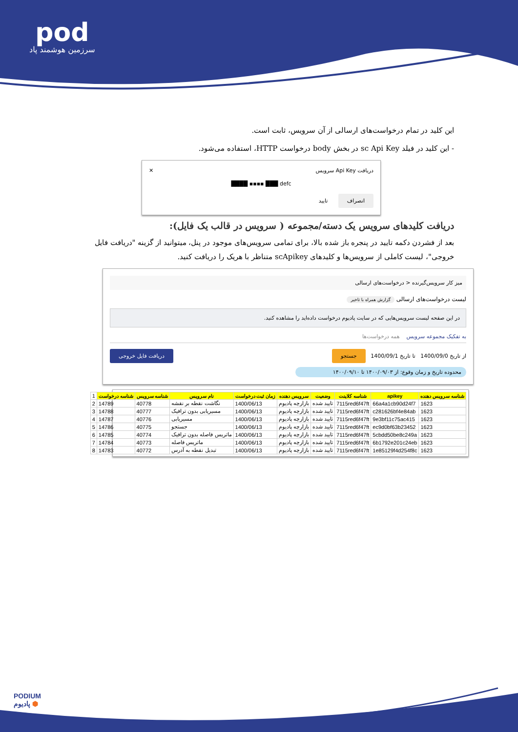pod
سرزمین هوشمند پاد
این کلید در تمام درخواست‌های ارسالی از آن سرویس، ثابت است.
- این کلید در فیلد sc Api Key در بخش body درخواست HTTP، استفاده می‌شود.
دریافت Api Key سرویس ✕
████ ▪▪▪▪ ███ defc
انصراف تایید
دریافت کلیدهای سرویس یک دسته/مجموعه ( سرویس در قالب یک فایل):
بعد از فشردن دکمه تایید در پنجره باز شده بالا، برای تمامی سرویس‌های موجود در پنل، میتوانید از گزینه "دریافت فایل خروجی"، لیست کاملی از سرویس‌ها و کلیدهای scApikey متناظر با هریک را دریافت کنید.
میز کار سرویس‌گیرنده < درخواست‌های ارسالی
لیست درخواست‌های ارسالی گزارش همراه با تاخیر
در این صفحه لیست سرویس‌هایی که در سایت پادیوم درخواست داده‌اید را مشاهده کنید.
به تفکیک مجموعه سرویس همه درخواست‌ها
از تاریخ 1400/09/0 تا تاریخ 1400/09/1 جستجو دریافت فایل خروجی
محدوده تاریخ و زمان وقوع: از ۱۴۰۰/۰۹/۰۳ تا ۱۴۰۰/۰۹/۱۰
| 1 | شناسه درخواست | شناسه سرویس | نام سرویس | زمان ثبت درخواست | سرویس دهنده | وضعیت | شناسه کلاینت | apikey | شناسه سرویس دهنده |
| 2 | 14789 | 40778 | نگاشت نقطه بر نقشه | 1400/06/13 | بازارچه پادیوم | تایید شده | 7115red6f47ft | 66a4a1cb90d24f7 | 1623 |
| 3 | 14788 | 40777 | مسیریابی بدون ترافیک | 1400/06/13 | بازارچه پادیوم | تایید شده | 7115red6f47ft | c281626bf4e84ab | 1623 |
| 4 | 14787 | 40776 | مسیریابی | 1400/06/13 | بازارچه پادیوم | تایید شده | 7115red6f47ft | 9e3bf11c75ac415 | 1623 |
| 5 | 14786 | 40775 | جستجو | 1400/06/13 | بازارچه پادیوم | تایید شده | 7115red6f47ft | ec9d0bf63b23452 | 1623 |
| 6 | 14785 | 40774 | ماتریس فاصله بدون ترافیک | 1400/06/13 | بازارچه پادیوم | تایید شده | 7115red6f47ft | 5cbdd50be8c249a | 1623 |
| 7 | 14784 | 40773 | ماتریس فاصله | 1400/06/13 | بازارچه پادیوم | تایید شده | 7115red6f47ft | 6b1792e201c24eb | 1623 |
| 8 | 14783 | 40772 | تبدیل نقطه به آدرس | 1400/06/13 | بازارچه پادیوم | تایید شده | 7115red6f47ft | 1e85129f4d254f8c | 1623 |
PODIUM
پادیوم ⬢